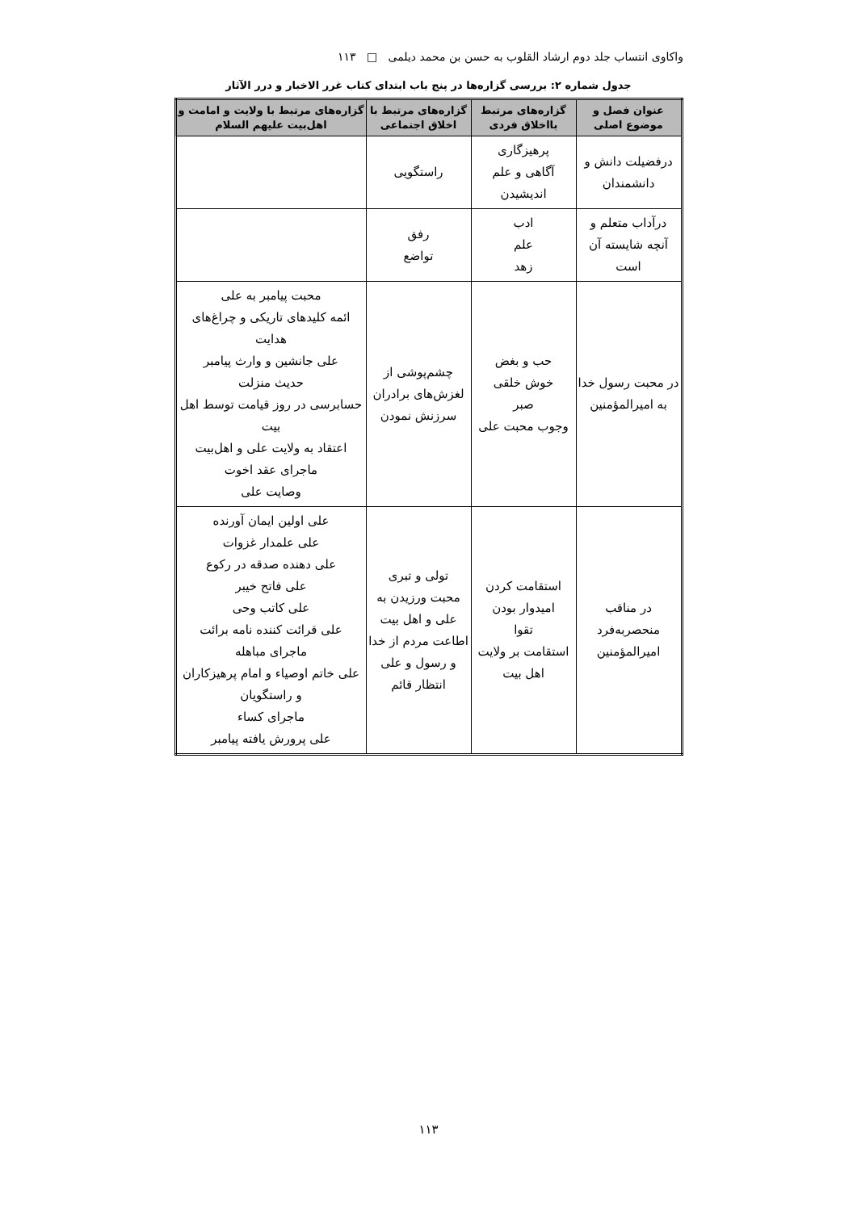واکاوی انتساب جلد دوم ارشاد القلوب به حسن بن محمد دیلمی □ ۱۱۳
جدول شماره ۲: بررسی گزاره‌ها در پنج باب ابتدای کتاب غرر الاخبار و درر الآثار
| عنوان فصل و موضوع اصلی | گزاره‌های مرتبط بااخلاق فردی | گزاره‌های مرتبط با اخلاق اجتماعی | گزاره‌های مرتبط با ولایت و امامت و اهل‌بیت علیهم السلام |
| --- | --- | --- | --- |
| درفضیلت دانش و دانشمندان | پرهیزگاری آگاهی و علم اندیشیدن | راستگویی | |
| درآداب متعلم و آنچه شایسته آن است | ادب علم زهد | رفق تواضع | |
| در محبت رسول خدا به امیرالمؤمنین | حب و بغض خوش خلقی صبر وجوب محبت علی | چشم‌پوشی از لغزش‌های برادران سرزنش نمودن | محبت پیامبر به علی ائمه کلیدهای تاریکی و چراغ‌های هدایت علی جانشین و وارث پیامبر حدیث منزلت حسابرسی در روز قیامت توسط اهل بیت اعتقاد به ولایت علی و اهل‌بیت ماجرای عقد اخوت وصایت علی |
| در مناقب منحصربه‌فرد امیرالمؤمنین | استقامت کردن امیدوار بودن تقوا استقامت بر ولایت اهل بیت | تولی و تبری محبت ورزیدن به علی و اهل بیت اطاعت مردم از خدا و رسول و علی انتظار قائم | علی اولین ایمان آورنده علی علمدار غزوات علی دهنده صدقه در رکوع علی فاتح خیبر علی کاتب وحی علی قرائت کننده نامه برائت ماجرای مباهله علی خاتم اوصیاء و امام پرهیزکاران و راستگویان ماجرای کساء علی پرورش یافته پیامبر |
۱۱۳